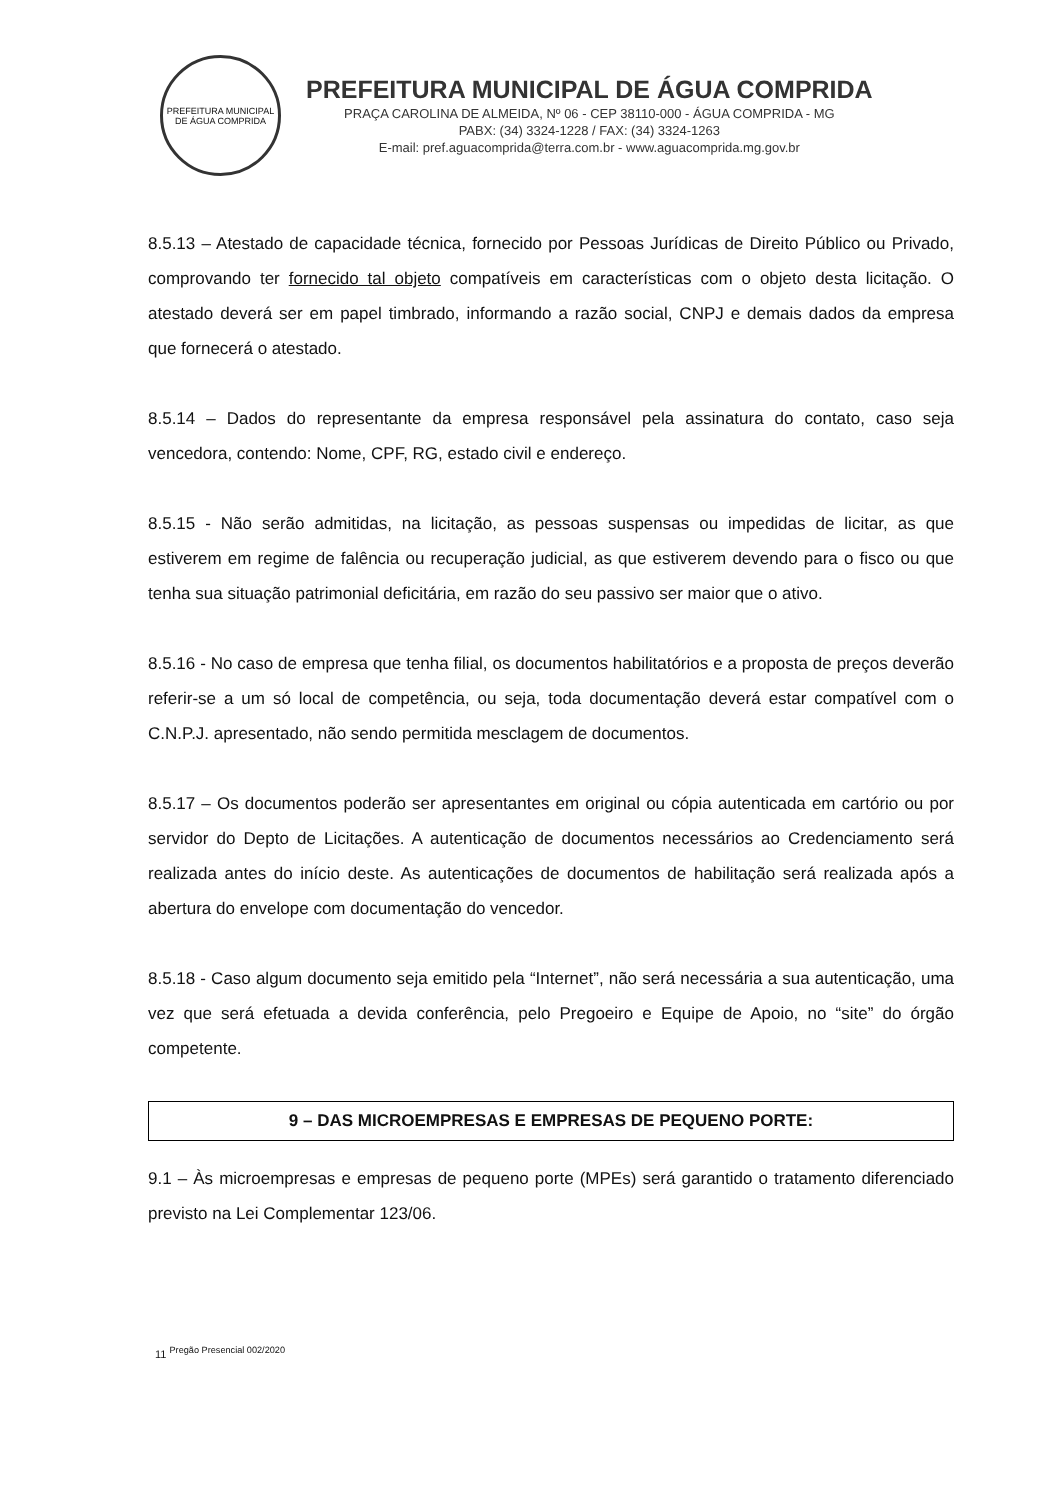PREFEITURA MUNICIPAL DE ÁGUA COMPRIDA
PREFEITURA MUNICIPAL DE ÁGUA COMPRIDA
PRAÇA CAROLINA DE ALMEIDA, Nº 06 - CEP 38110-000 - ÁGUA COMPRIDA - MG
PABX: (34) 3324-1228 / FAX: (34) 3324-1263
E-mail: pref.aguacomprida@terra.com.br - www.aguacomprida.mg.gov.br
8.5.13 – Atestado de capacidade técnica, fornecido por Pessoas Jurídicas de Direito Público ou Privado, comprovando ter fornecido tal objeto compatíveis em características com o objeto desta licitação. O atestado deverá ser em papel timbrado, informando a razão social, CNPJ e demais dados da empresa que fornecerá o atestado.
8.5.14 – Dados do representante da empresa responsável pela assinatura do contato, caso seja vencedora, contendo: Nome, CPF, RG, estado civil e endereço.
8.5.15 - Não serão admitidas, na licitação, as pessoas suspensas ou impedidas de licitar, as que estiverem em regime de falência ou recuperação judicial, as que estiverem devendo para o fisco ou que tenha sua situação patrimonial deficitária, em razão do seu passivo ser maior que o ativo.
8.5.16 - No caso de empresa que tenha filial, os documentos habilitatórios e a proposta de preços deverão referir-se a um só local de competência, ou seja, toda documentação deverá estar compatível com o C.N.P.J. apresentado, não sendo permitida mesclagem de documentos.
8.5.17 – Os documentos poderão ser apresentantes em original ou cópia autenticada em cartório ou por servidor do Depto de Licitações. A autenticação de documentos necessários ao Credenciamento será realizada antes do início deste. As autenticações de documentos de habilitação será realizada após a abertura do envelope com documentação do vencedor.
8.5.18 - Caso algum documento seja emitido pela “Internet”, não será necessária a sua autenticação, uma vez que será efetuada a devida conferência, pelo Pregoeiro e Equipe de Apoio, no “site” do órgão competente.
9 – DAS MICROEMPRESAS E EMPRESAS DE PEQUENO PORTE:
9.1 – Às microempresas e empresas de pequeno porte (MPEs) será garantido o tratamento diferenciado previsto na Lei Complementar 123/06.
11 <sup>Pregão Presencial 002/2020</sup>